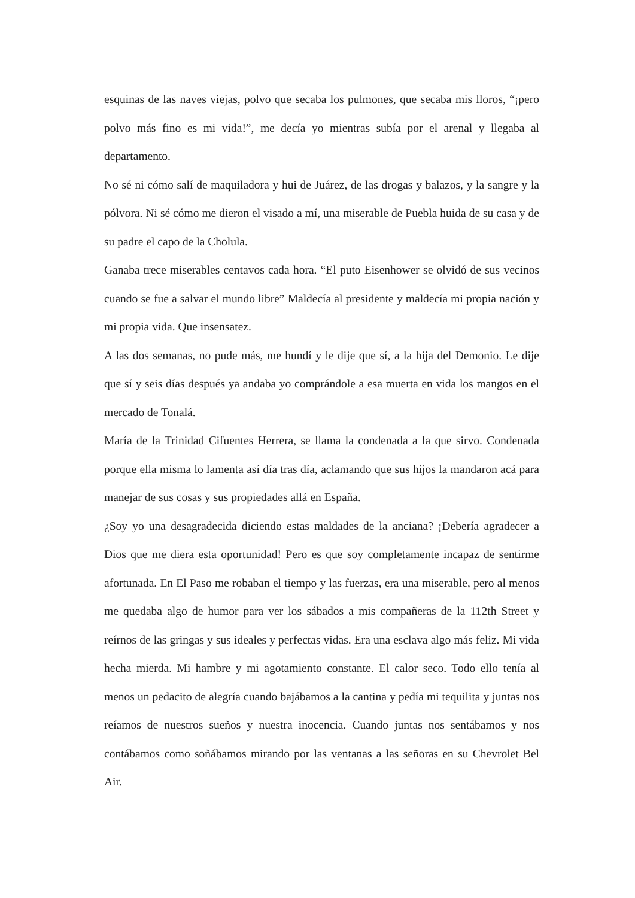esquinas de las naves viejas, polvo que secaba los pulmones, que secaba mis lloros, “¡pero polvo más fino es mi vida!”, me decía yo mientras subía por el arenal y llegaba al departamento.
No sé ni cómo salí de maquiladora y hui de Juárez, de las drogas y balazos, y la sangre y la pólvora. Ni sé cómo me dieron el visado a mí, una miserable de Puebla huida de su casa y de su padre el capo de la Cholula.
Ganaba trece miserables centavos cada hora. “El puto Eisenhower se olvidó de sus vecinos cuando se fue a salvar el mundo libre” Maldecía al presidente y maldecía mi propia nación y mi propia vida. Que insensatez.
A las dos semanas, no pude más, me hundí y le dije que sí, a la hija del Demonio. Le dije que sí y seis días después ya andaba yo comprándole a esa muerta en vida los mangos en el mercado de Tonalá.
María de la Trinidad Cifuentes Herrera, se llama la condenada a la que sirvo. Condenada porque ella misma lo lamenta así día tras día, aclamando que sus hijos la mandaron acá para manejar de sus cosas y sus propiedades allá en España.
¿Soy yo una desagradecida diciendo estas maldades de la anciana? ¡Debería agradecer a Dios que me diera esta oportunidad! Pero es que soy completamente incapaz de sentirme afortunada. En El Paso me robaban el tiempo y las fuerzas, era una miserable, pero al menos me quedaba algo de humor para ver los sábados a mis compañeras de la 112th Street y reírnos de las gringas y sus ideales y perfectas vidas. Era una esclava algo más feliz. Mi vida hecha mierda. Mi hambre y mi agotamiento constante. El calor seco. Todo ello tenía al menos un pedacito de alegría cuando bajábamos a la cantina y pedía mi tequilita y juntas nos reíamos de nuestros sueños y nuestra inocencia. Cuando juntas nos sentábamos y nos contábamos como soñábamos mirando por las ventanas a las señoras en su Chevrolet Bel Air.